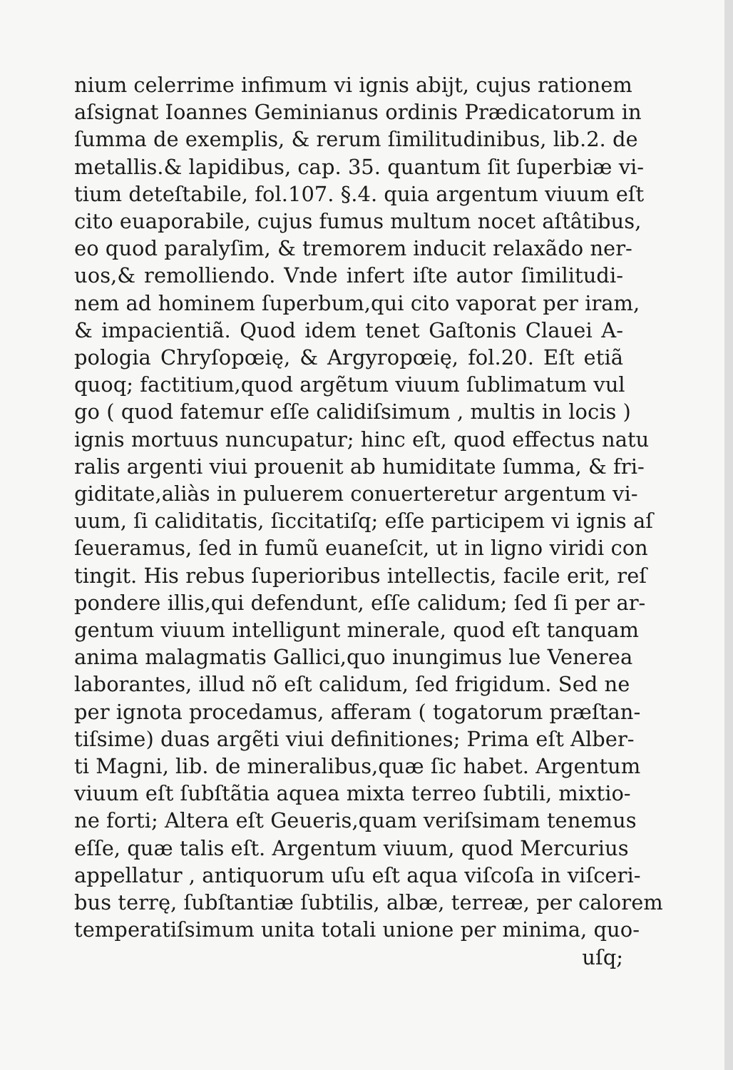nium celerrime infimum vi ignis abijt, cujus rationem
aſsignat Ioannes Geminianus ordinis Prædicatorum in
ſumma de exemplis, & rerum ſimilitudinibus, lib.2. de
metallis.& lapidibus, cap. 35. quantum ſit ſuperbiæ vi-
tium deteſtabile, fol.107. §.4. quia argentum viuum eſt
cito euaporabile, cujus fumus multum nocet aſtâtibus,
eo quod paralyſim, & tremorem inducit relaxãdo ner-
uos,& remolliendo. Vnde infert iſte autor ſimilitudi-
nem ad hominem ſuperbum,qui cito vaporat per iram,
& impacientiã. Quod idem tenet Gaſtonis Clauei A-
pologia Chryſopœię, & Argyropœię, fol.20. Eſt etiã
quoq; factitium,quod argẽtum viuum ſublimatum vul
go ( quod fatemur eſſe calidiſsimum , multis in locis )
ignis mortuus nuncupatur; hinc eſt, quod effectus natu
ralis argenti viui prouenit ab humiditate ſumma, & fri-
giditate,aliàs in puluerem conuerteretur argentum vi-
uum, ſi caliditatis, ſiccitatiſq; eſſe participem vi ignis aſ
ſeueramus, ſed in fumũ euaneſcit, ut in ligno viridi con
tingit. His rebus ſuperioribus intellectis, facile erit, reſ
pondere illis,qui defendunt, eſſe calidum; ſed ſi per ar-
gentum viuum intelligunt minerale, quod eſt tanquam
anima malagmatis Gallici,quo inungimus lue Venerea
laborantes, illud nõ eſt calidum, ſed frigidum. Sed ne
per ignota procedamus, afferam ( togatorum præſtan-
tiſsime) duas argẽti viui definitiones; Prima eſt Alber-
ti Magni, lib. de mineralibus,quæ ſic habet. Argentum
viuum eſt ſubſtãtia aquea mixta terreo ſubtili, mixtio-
ne forti; Altera eſt Geueris,quam veriſsimam tenemus
eſſe, quæ talis eſt. Argentum viuum, quod Mercurius
appellatur , antiquorum uſu eſt aqua viſcoſa in viſceri-
bus terrę, ſubſtantiæ ſubtilis, albæ, terreæ, per calorem
temperatiſsimum unita totali unione per minima, quo-
uſq;